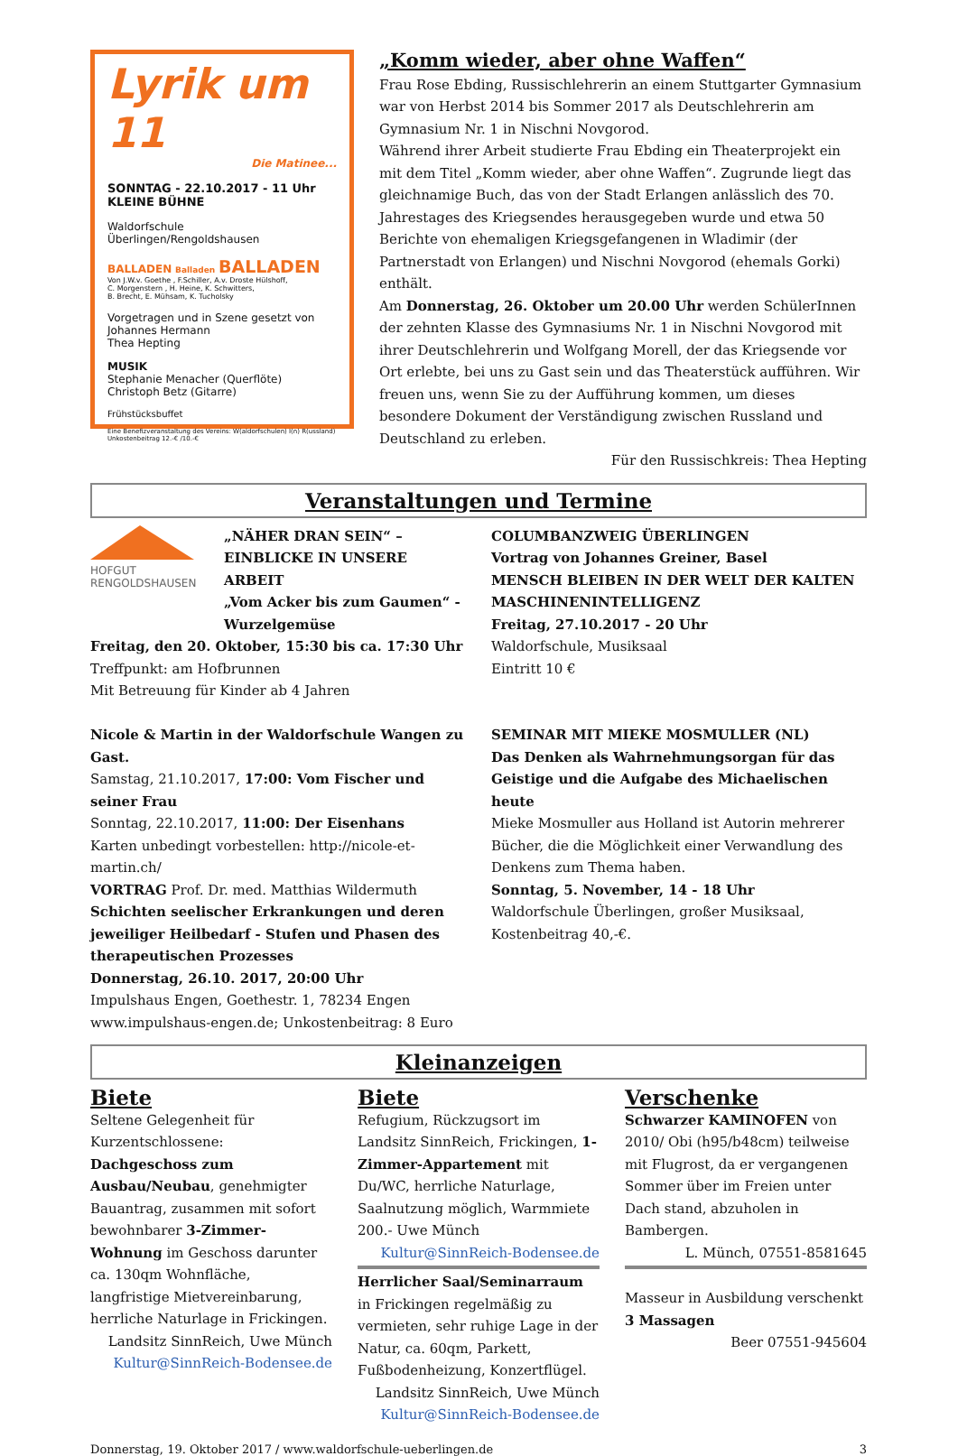Lyrik um 11
Die Matinee...
SONNTAG - 22.10.2017 - 11 Uhr
KLEINE BÜHNE
Waldorfschule Überlingen/Rengoldshausen
BALLADEN Balladen BALLADEN
Von J.W.v. Goethe , F.Schiller, A.v. Droste Hülshoff,
C. Morgenstern , H. Heine, K. Schwitters,
B. Brecht, E. Mühsam, K. Tucholsky
Vorgetragen und in Szene gesetzt von
Johannes Hermann
Thea Hepting
MUSIK
Stephanie Menacher (Querflöte)
Christoph Betz (Gitarre)
Frühstücksbuffet
Eine Benefizveranstaltung des Vereins: W(aldorfschulen) I(n) R(ussland)
Unkostenbeitrag 12.-€ /10.-€
„Komm wieder, aber ohne Waffen“
Frau Rose Ebding, Russischlehrerin an einem Stuttgarter Gymnasium war von Herbst 2014 bis Sommer 2017 als Deutschlehrerin am Gymnasium Nr. 1 in Nischni Novgorod.
Während ihrer Arbeit studierte Frau Ebding ein Theaterprojekt ein mit dem Titel „Komm wieder, aber ohne Waffen“. Zugrunde liegt das gleichnamige Buch, das von der Stadt Erlangen anlässlich des 70. Jahrestages des Kriegsendes herausgegeben wurde und etwa 50 Berichte von ehemaligen Kriegsgefangenen in Wladimir (der Partnerstadt von Erlangen) und Nischni Novgorod (ehemals Gorki) enthält.
Am Donnerstag, 26. Oktober um 20.00 Uhr werden SchülerInnen der zehnten Klasse des Gymnasiums Nr. 1 in Nischni Novgorod mit ihrer Deutschlehrerin und Wolfgang Morell, der das Kriegsende vor Ort erlebte, bei uns zu Gast sein und das Theaterstück aufführen. Wir freuen uns, wenn Sie zu der Aufführung kommen, um dieses besondere Dokument der Verständigung zwischen Russland und Deutschland zu erleben.
Für den Russischkreis: Thea Hepting
Veranstaltungen und Termine
HOFGUT
RENGOLDSHAUSEN
„NÄHER DRAN SEIN“ – EINBLICKE IN UNSERE ARBEIT
„Vom Acker bis zum Gaumen“ - Wurzelgemüse
Freitag, den 20. Oktober, 15:30 bis ca. 17:30 Uhr
Treffpunkt: am Hofbrunnen
Mit Betreuung für Kinder ab 4 Jahren
Nicole & Martin in der Waldorfschule Wangen zu Gast.
Samstag, 21.10.2017, 17:00: Vom Fischer und seiner Frau
Sonntag, 22.10.2017, 11:00: Der Eisenhans
Karten unbedingt vorbestellen: http://nicole-et-martin.ch/
VORTRAG Prof. Dr. med. Matthias Wildermuth
Schichten seelischer Erkrankungen und deren jeweiliger Heilbedarf - Stufen und Phasen des therapeutischen Prozesses
Donnerstag, 26.10. 2017, 20:00 Uhr
Impulshaus Engen, Goethestr. 1, 78234 Engen
www.impulshaus-engen.de; Unkostenbeitrag: 8 Euro
COLUMBANZWEIG ÜBERLINGEN
Vortrag von Johannes Greiner, Basel
MENSCH BLEIBEN IN DER WELT DER KALTEN MASCHINENINTELLIGENZ
Freitag, 27.10.2017 - 20 Uhr
Waldorfschule, Musiksaal
Eintritt 10 €
SEMINAR MIT MIEKE MOSMULLER (NL)
Das Denken als Wahrnehmungsorgan für das Geistige und die Aufgabe des Michaelischen heute
Mieke Mosmuller aus Holland ist Autorin mehrerer Bücher, die die Möglichkeit einer Verwandlung des Denkens zum Thema haben.
Sonntag, 5. November, 14 - 18 Uhr
Waldorfschule Überlingen, großer Musiksaal,
Kostenbeitrag 40,-€.
Kleinanzeigen
Biete
Seltene Gelegenheit für Kurzentschlossene: Dachgeschoss zum Ausbau/Neubau, genehmigter Bauantrag, zusammen mit sofort bewohnbarer 3-Zimmer-Wohnung im Geschoss darunter ca. 130qm Wohnfläche, langfristige Mietvereinbarung, herrliche Naturlage in Frickingen.
Landsitz SinnReich, Uwe Münch
Kultur@SinnReich-Bodensee.de
Biete
Refugium, Rückzugsort im Landsitz SinnReich, Frickingen, 1-Zimmer-Appartement mit Du/WC, herrliche Naturlage, Saalnutzung möglich, Warmmiete 200.- Uwe Münch
Kultur@SinnReich-Bodensee.de
Herrlicher Saal/Seminarraum in Frickingen regelmäßig zu vermieten, sehr ruhige Lage in der Natur, ca. 60qm, Parkett, Fußbodenheizung, Konzertflügel.
Landsitz SinnReich, Uwe Münch
Kultur@SinnReich-Bodensee.de
Verschenke
Schwarzer KAMINOFEN von 2010/ Obi (h95/b48cm) teilweise mit Flugrost, da er vergangenen Sommer über im Freien unter Dach stand, abzuholen in Bambergen.
L. Münch, 07551-8581645
Masseur in Ausbildung verschenkt 3 Massagen
Beer 07551-945604
Donnerstag, 19. Oktober 2017 / www.waldorfschule-ueberlingen.de 3